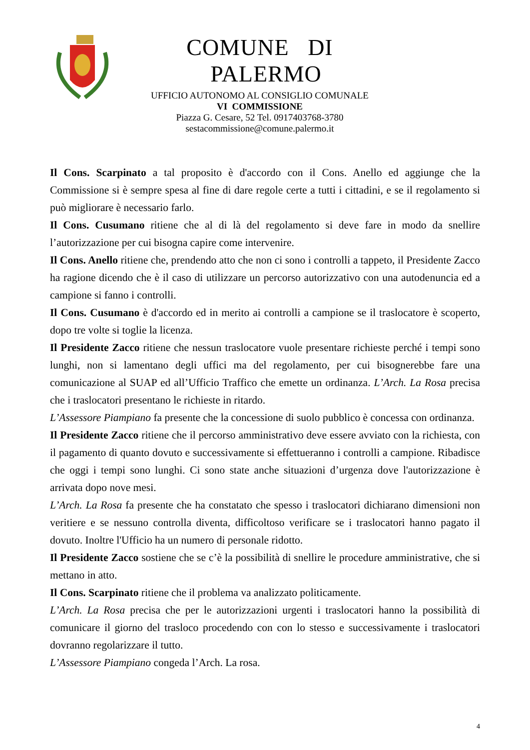COMUNE DI PALERMO
UFFICIO AUTONOMO AL CONSIGLIO COMUNALE
VI COMMISSIONE
Piazza G. Cesare, 52 Tel. 0917403768-3780
sestacommissione@comune.palermo.it
Il Cons. Scarpinato a tal proposito è d'accordo con il Cons. Anello ed aggiunge che la Commissione si è sempre spesa al fine di dare regole certe a tutti i cittadini, e se il regolamento si può migliorare è necessario farlo.
Il Cons. Cusumano ritiene che al di là del regolamento si deve fare in modo da snellire l’autorizzazione per cui bisogna capire come intervenire.
Il Cons. Anello ritiene che, prendendo atto che non ci sono i controlli a tappeto, il Presidente Zacco ha ragione dicendo che è il caso di utilizzare un percorso autorizzativo con una autodenuncia ed a campione si fanno i controlli.
Il Cons. Cusumano è d'accordo ed in merito ai controlli a campione se il traslocatore è scoperto, dopo tre volte si toglie la licenza.
Il Presidente Zacco ritiene che nessun traslocatore vuole presentare richieste perché i tempi sono lunghi, non si lamentano degli uffici ma del regolamento, per cui bisognerebbe fare una comunicazione al SUAP ed all’Ufficio Traffico che emette un ordinanza. L’Arch. La Rosa precisa che i traslocatori presentano le richieste in ritardo.
L’Assessore Piampiano fa presente che la concessione di suolo pubblico è concessa con ordinanza.
Il Presidente Zacco ritiene che il percorso amministrativo deve essere avviato con la richiesta, con il pagamento di quanto dovuto e successivamente si effettueranno i controlli a campione. Ribadisce che oggi i tempi sono lunghi. Ci sono state anche situazioni d’urgenza dove l'autorizzazione è arrivata dopo nove mesi.
L’Arch. La Rosa fa presente che ha constatato che spesso i traslocatori dichiarano dimensioni non veritiere e se nessuno controlla diventa, difficoltoso verificare se i traslocatori hanno pagato il dovuto. Inoltre l'Ufficio ha un numero di personale ridotto.
Il Presidente Zacco sostiene che se c’è la possibilità di snellire le procedure amministrative, che si mettano in atto.
Il Cons. Scarpinato ritiene che il problema va analizzato politicamente.
L’Arch. La Rosa precisa che per le autorizzazioni urgenti i traslocatori hanno la possibilità di comunicare il giorno del trasloco procedendo con con lo stesso e successivamente i traslocatori dovranno regolarizzare il tutto.
L’Assessore Piampiano congeda l’Arch. La rosa.
4